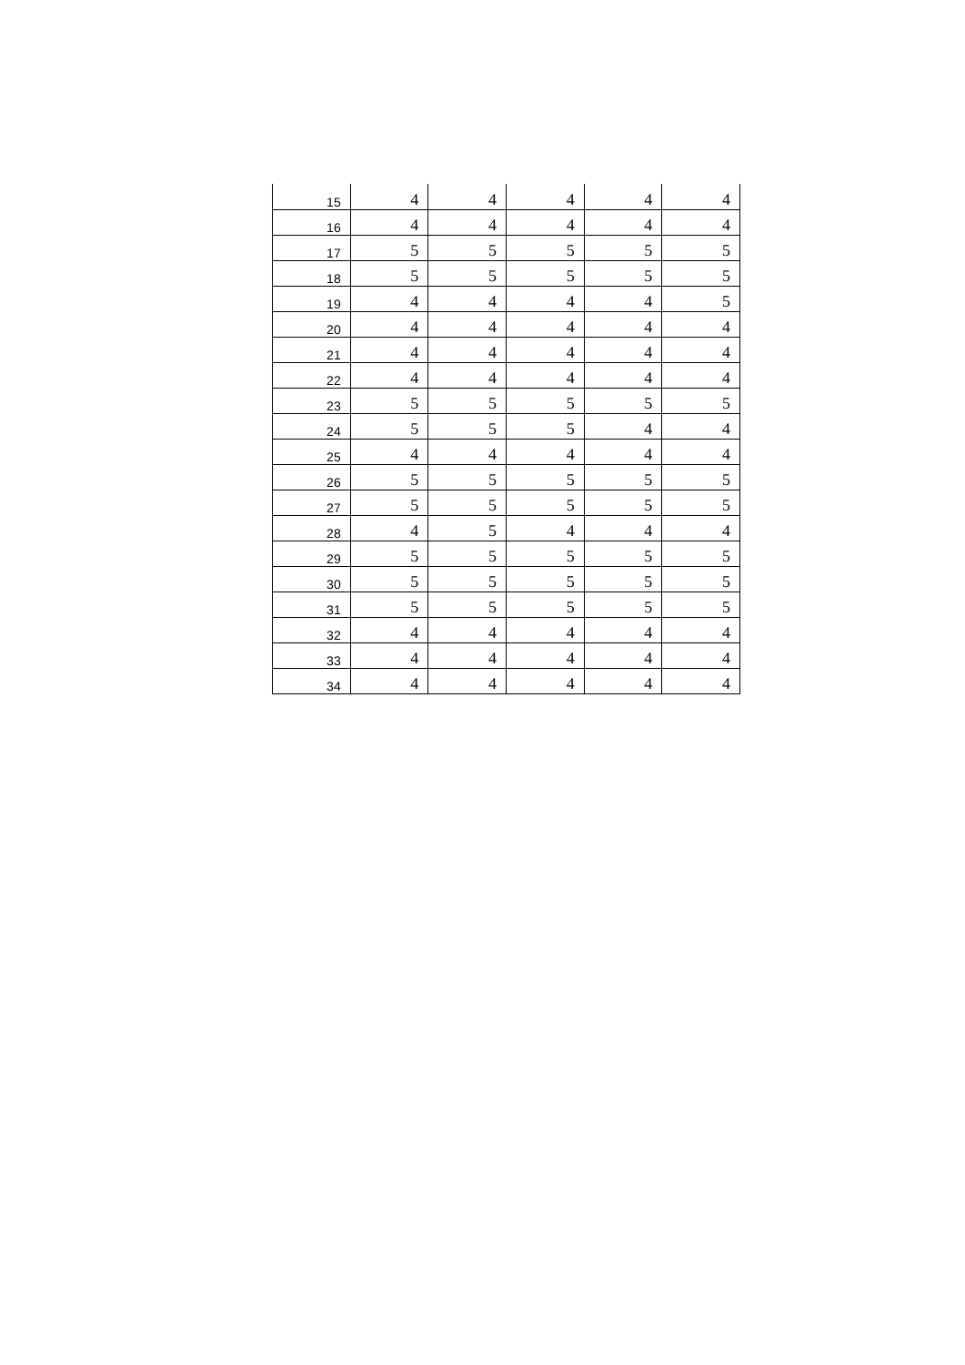| 15 | 4 | 4 | 4 | 4 | 4 |
| 16 | 4 | 4 | 4 | 4 | 4 |
| 17 | 5 | 5 | 5 | 5 | 5 |
| 18 | 5 | 5 | 5 | 5 | 5 |
| 19 | 4 | 4 | 4 | 4 | 5 |
| 20 | 4 | 4 | 4 | 4 | 4 |
| 21 | 4 | 4 | 4 | 4 | 4 |
| 22 | 4 | 4 | 4 | 4 | 4 |
| 23 | 5 | 5 | 5 | 5 | 5 |
| 24 | 5 | 5 | 5 | 4 | 4 |
| 25 | 4 | 4 | 4 | 4 | 4 |
| 26 | 5 | 5 | 5 | 5 | 5 |
| 27 | 5 | 5 | 5 | 5 | 5 |
| 28 | 4 | 5 | 4 | 4 | 4 |
| 29 | 5 | 5 | 5 | 5 | 5 |
| 30 | 5 | 5 | 5 | 5 | 5 |
| 31 | 5 | 5 | 5 | 5 | 5 |
| 32 | 4 | 4 | 4 | 4 | 4 |
| 33 | 4 | 4 | 4 | 4 | 4 |
| 34 | 4 | 4 | 4 | 4 | 4 |